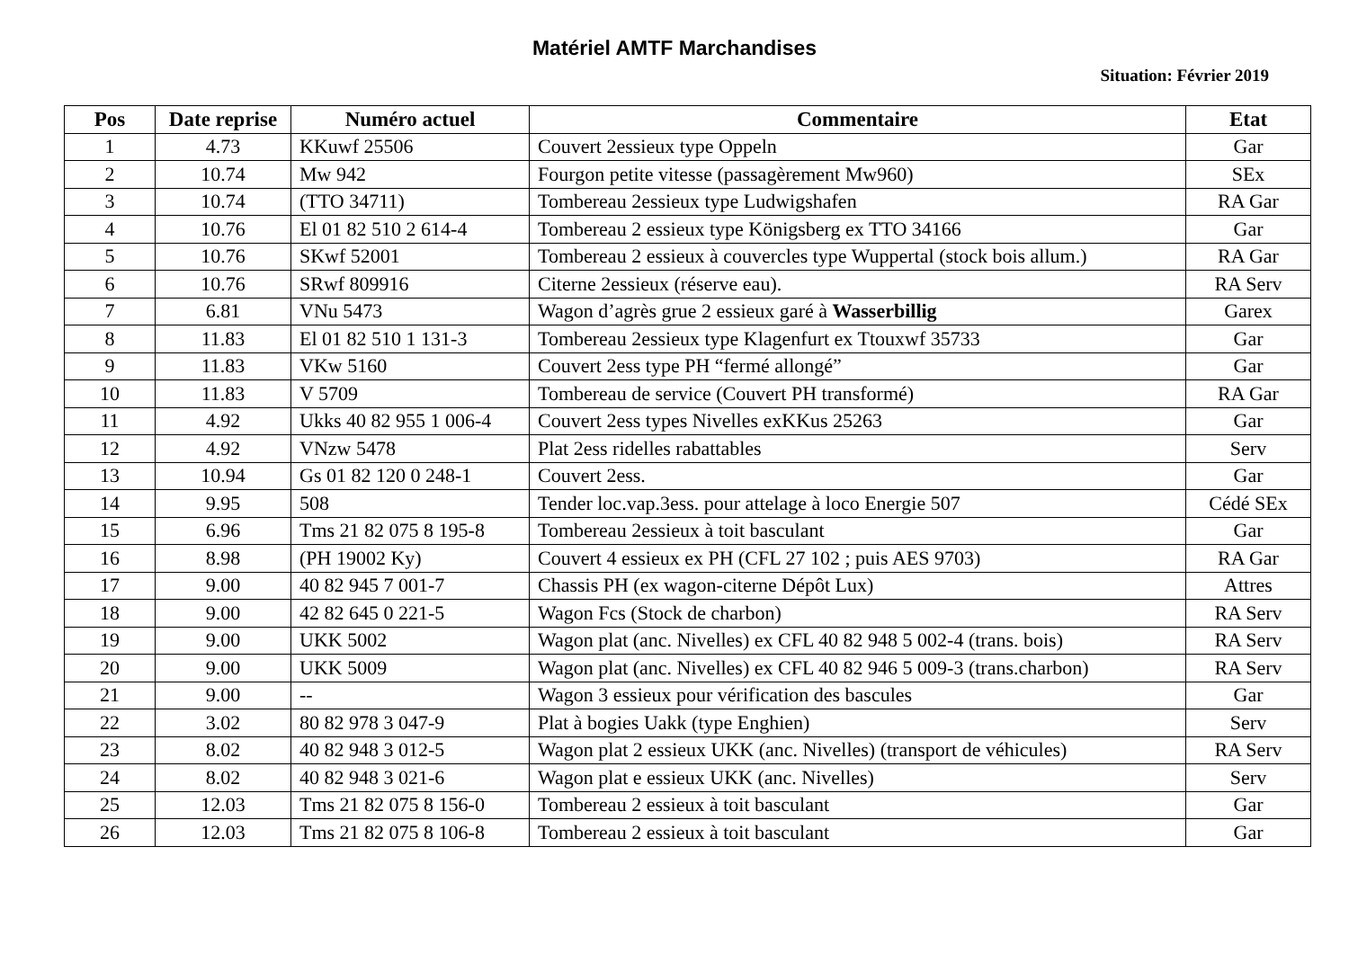Matériel AMTF Marchandises
Situation: Février 2019
| Pos | Date reprise | Numéro actuel | Commentaire | Etat |
| --- | --- | --- | --- | --- |
| 1 | 4.73 | KKuwf 25506 | Couvert 2essieux type Oppeln | Gar |
| 2 | 10.74 | Mw 942 | Fourgon petite vitesse (passagèrement Mw960) | SEx |
| 3 | 10.74 | (TTO 34711) | Tombereau 2essieux type Ludwigshafen | RA Gar |
| 4 | 10.76 | El 01 82 510 2 614-4 | Tombereau 2 essieux type Königsberg ex TTO 34166 | Gar |
| 5 | 10.76 | SKwf 52001 | Tombereau 2 essieux à couvercles type Wuppertal (stock bois allum.) | RA Gar |
| 6 | 10.76 | SRwf 809916 | Citerne 2essieux (réserve eau). | RA Serv |
| 7 | 6.81 | VNu 5473 | Wagon d’agrès grue 2 essieux garé à Wasserbillig | Garex |
| 8 | 11.83 | El 01 82 510 1 131-3 | Tombereau 2essieux type Klagenfurt ex Ttouxwf 35733 | Gar |
| 9 | 11.83 | VKw 5160 | Couvert 2ess type PH “fermé allongé” | Gar |
| 10 | 11.83 | V 5709 | Tombereau de service (Couvert PH transformé) | RA Gar |
| 11 | 4.92 | Ukks 40 82 955 1 006-4 | Couvert 2ess types Nivelles exKKus 25263 | Gar |
| 12 | 4.92 | VNzw 5478 | Plat 2ess ridelles rabattables | Serv |
| 13 | 10.94 | Gs 01 82 120 0 248-1 | Couvert 2ess. | Gar |
| 14 | 9.95 | 508 | Tender loc.vap.3ess. pour attelage à loco Energie 507 | Cédé SEx |
| 15 | 6.96 | Tms 21 82 075 8 195-8 | Tombereau 2essieux à toit basculant | Gar |
| 16 | 8.98 | (PH 19002 Ky) | Couvert 4 essieux ex PH (CFL 27 102 ; puis AES 9703) | RA Gar |
| 17 | 9.00 | 40 82 945 7 001-7 | Chassis PH (ex wagon-citerne Dépôt Lux) | Attres |
| 18 | 9.00 | 42 82 645 0 221-5 | Wagon Fcs (Stock de charbon) | RA Serv |
| 19 | 9.00 | UKK 5002 | Wagon plat (anc. Nivelles) ex CFL 40 82 948 5 002-4 (trans. bois) | RA Serv |
| 20 | 9.00 | UKK 5009 | Wagon plat (anc. Nivelles) ex CFL 40 82 946 5 009-3 (trans.charbon) | RA Serv |
| 21 | 9.00 | -- | Wagon 3 essieux pour vérification des bascules | Gar |
| 22 | 3.02 | 80 82 978 3 047-9 | Plat à bogies Uakk (type Enghien) | Serv |
| 23 | 8.02 | 40 82 948 3 012-5 | Wagon plat 2 essieux UKK (anc. Nivelles) (transport de véhicules) | RA Serv |
| 24 | 8.02 | 40 82 948 3 021-6 | Wagon plat e essieux UKK (anc. Nivelles) | Serv |
| 25 | 12.03 | Tms 21 82 075 8 156-0 | Tombereau 2 essieux à toit basculant | Gar |
| 26 | 12.03 | Tms 21 82 075 8 106-8 | Tombereau 2 essieux à toit basculant | Gar |